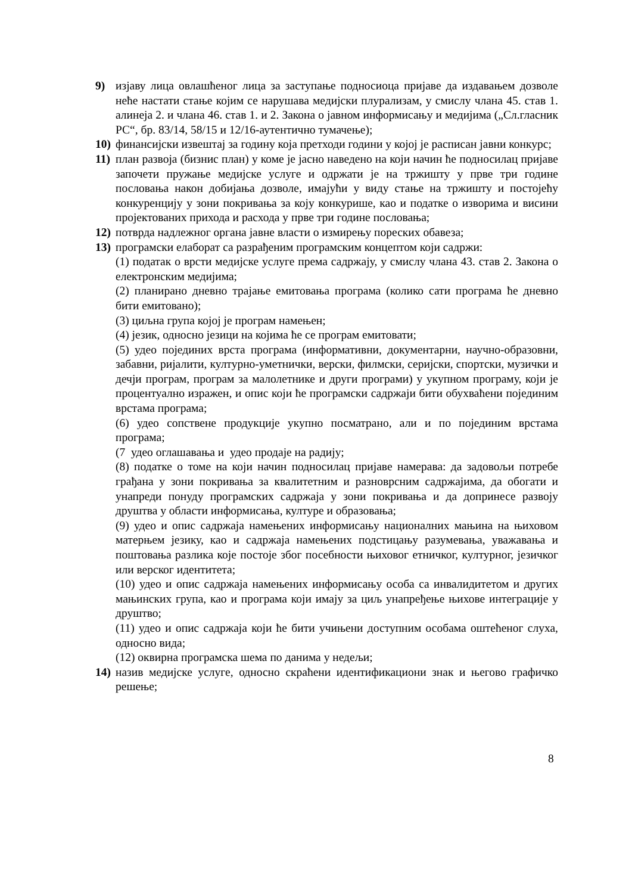9) изјаву лица овлашћеног лица за заступање подносиоца пријаве да издавањем дозволе неће настати стање којим се нарушава медијски плурализам, у смислу члана 45. став 1. алинеја 2. и члана 46. став 1. и 2. Закона о јавном информисању и медијима („Сл.гласник РС“, бр. 83/14, 58/15 и 12/16-аутентично тумачење);
10)
финансијски извештај за годину која претходи години у којој је расписан јавни конкурс;
11)
план развоја (бизнис план) у коме је јасно наведено на који начин ће подносилац пријаве започети пружање медијске услуге и одржати је на тржишту у прве три године пословања након добијања дозволе, имајући у виду стање на тржишту и постојећу конкуренцију у зони покривања за коју конкурише, као и податке о изворима и висини пројектованих прихода и расхода у прве три године пословања;
12)
потврда надлежног органа јавне власти о измирењу пореских обавеза;
13)
програмски елаборат са разрађеним програмским концептом који садржи:
(1) податак о врсти медијске услуге према садржају, у смислу члана 43. став 2. Закона о електронским медијима;
(2) планирано дневно трајање емитовања програма (колико сати програма ће дневно бити емитовано);
(3) циљна група којој је програм намењен;
(4) језик, односно језици на којима ће се програм емитовати;
(5) удео појединих врста програма (информативни, документарни, научно-образовни, забавни, ријалити, културно-уметнички, верски, филмски, серијски, спортски, музички и дечји програм, програм за малолетнике и други програми) у укупном програму, који је процентуално изражен, и опис који ће програмски садржаји бити обухваћени појединим врстама програма;
(6) удео сопствене продукције укупно посматрано, али и по појединим врстама програма;
(7 удео оглашавања и удео продаје на радију;
(8) податке о томе на који начин подносилац пријаве намерава: да задовољи потребе грађана у зони покривања за квалитетним и разноврсним садржајима, да обогати и унапреди понуду програмских садржаја у зони покривања и да допринесе развоју друштва у области информисања, културе и образовања;
(9) удео и опис садржаја намењених информисању националних мањина на њиховом матерњем језику, као и садржаја намењених подстицању разумевања, уважавања и поштовања разлика које постоје због посебности њиховог етничког, културног, језичког или верског идентитета;
(10) удео и опис садржаја намењених информисању особа са инвалидитетом и других мањинских група, као и програма који имају за циљ унапређење њихове интеграције у друштво;
(11) удео и опис садржаја који ће бити учињени доступним особама оштећеног слуха, односно вида;
(12) оквирна програмска шема по данима у недељи;
14)
назив медијске услуге, односно скраћени идентификациони знак и његово графичко решење;
8